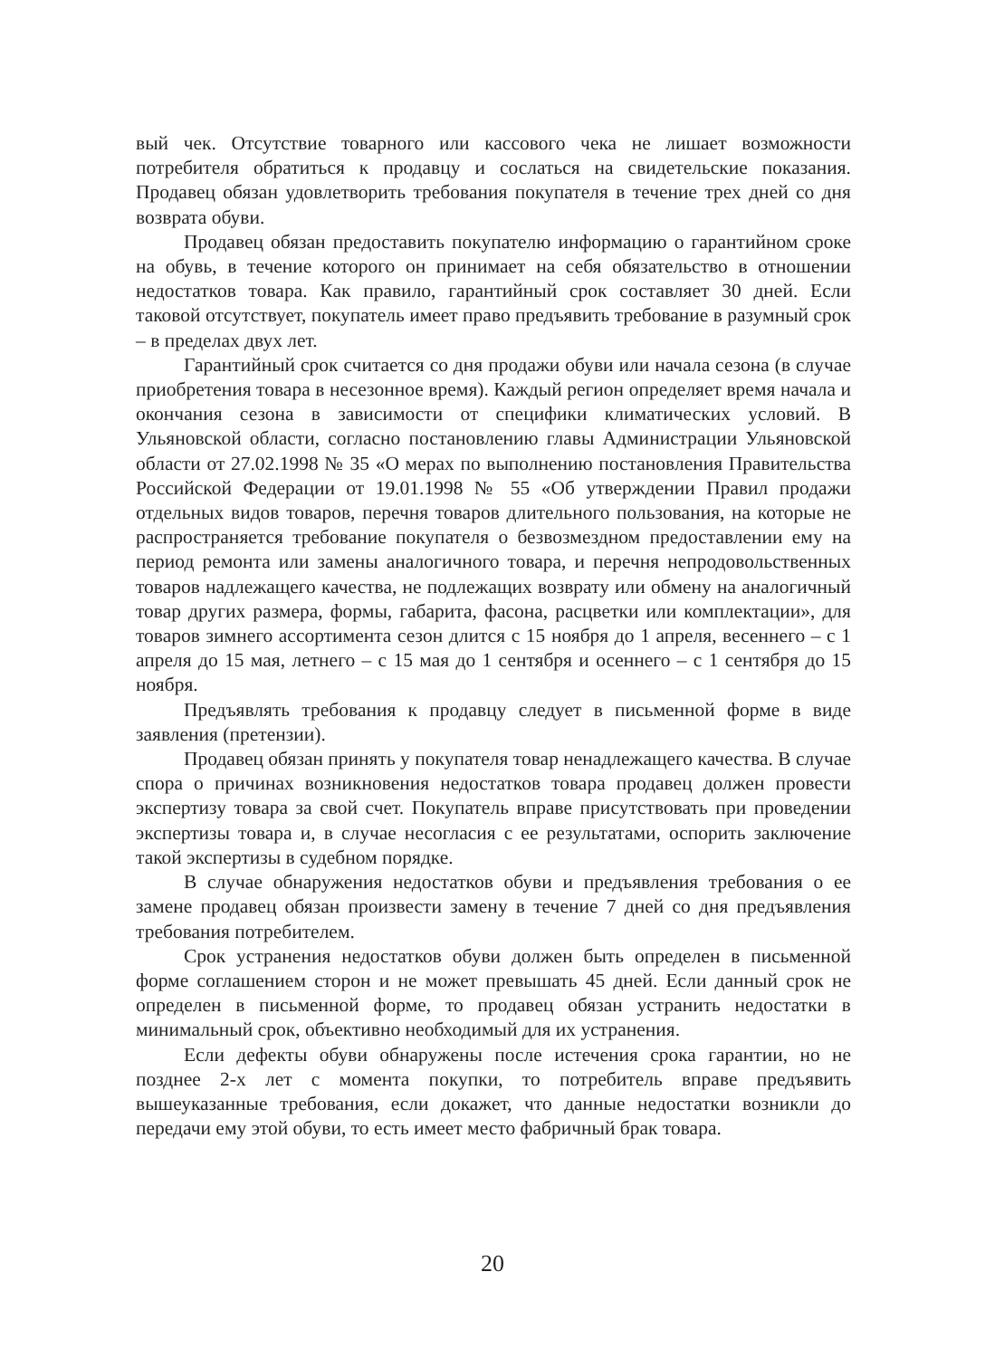вый чек. Отсутствие товарного или кассового чека не лишает возможности потребителя обратиться к продавцу и сослаться на свидетельские показания. Продавец обязан удовлетворить требования покупателя в течение трех дней со дня возврата обуви.
Продавец обязан предоставить покупателю информацию о гарантийном сроке на обувь, в течение которого он принимает на себя обязательство в отношении недостатков товара. Как правило, гарантийный срок составляет 30 дней. Если таковой отсутствует, покупатель имеет право предъявить требование в разумный срок – в пределах двух лет.
Гарантийный срок считается со дня продажи обуви или начала сезона (в случае приобретения товара в несезонное время). Каждый регион определяет время начала и окончания сезона в зависимости от специфики климатических условий. В Ульяновской области, согласно постановлению главы Администрации Ульяновской области от 27.02.1998 № 35 «О мерах по выполнению постановления Правительства Российской Федерации от 19.01.1998 № 55 «Об утверждении Правил продажи отдельных видов товаров, перечня товаров длительного пользования, на которые не распространяется требование покупателя о безвозмездном предоставлении ему на период ремонта или замены аналогичного товара, и перечня непродовольственных товаров надлежащего качества, не подлежащих возврату или обмену на аналогичный товар других размера, формы, габарита, фасона, расцветки или комплектации», для товаров зимнего ассортимента сезон длится с 15 ноября до 1 апреля, весеннего – с 1 апреля до 15 мая, летнего – с 15 мая до 1 сентября и осеннего – с 1 сентября до 15 ноября.
Предъявлять требования к продавцу следует в письменной форме в виде заявления (претензии).
Продавец обязан принять у покупателя товар ненадлежащего качества. В случае спора о причинах возникновения недостатков товара продавец должен провести экспертизу товара за свой счет. Покупатель вправе присутствовать при проведении экспертизы товара и, в случае несогласия с ее результатами, оспорить заключение такой экспертизы в судебном порядке.
В случае обнаружения недостатков обуви и предъявления требования о ее замене продавец обязан произвести замену в течение 7 дней со дня предъявления требования потребителем.
Срок устранения недостатков обуви должен быть определен в письменной форме соглашением сторон и не может превышать 45 дней. Если данный срок не определен в письменной форме, то продавец обязан устранить недостатки в минимальный срок, объективно необходимый для их устранения.
Если дефекты обуви обнаружены после истечения срока гарантии, но не позднее 2-х лет с момента покупки, то потребитель вправе предъявить вышеуказанные требования, если докажет, что данные недостатки возникли до передачи ему этой обуви, то есть имеет место фабричный брак товара.
20